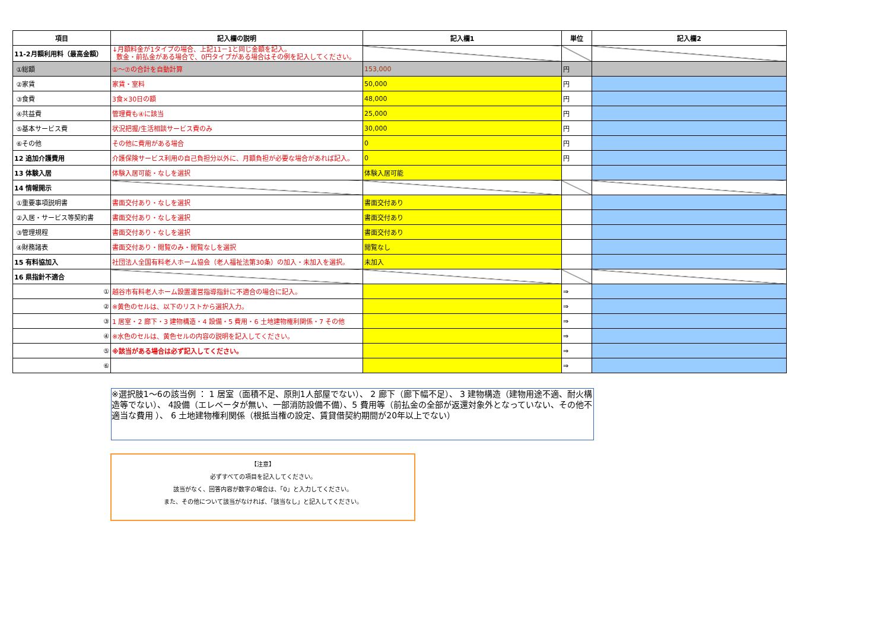| 項目 | 記入欄の説明 | 記入欄1 | 単位 | 記入欄2 |
| --- | --- | --- | --- | --- |
| 11-2月額利用料（最高金額） | ↓月額料金が1タイプの場合、上記11－1と同じ金額を記入。 敷金・前払金がある場合で、0円タイプがある場合はその例を記入してください。 | | | |
| ①総額 | ①～⑦の合計を自動計算 | 153,000 | 円 | |
| ②家賃 | 家賃・室料 | 50,000 | 円 | |
| ③食費 | 3食×30日の額 | 48,000 | 円 | |
| ④共益費 | 管理費も④に該当 | 25,000 | 円 | |
| ⑤基本サービス費 | 状況把握/生活相談サービス費のみ | 30,000 | 円 | |
| ⑥その他 | その他に費用がある場合 | 0 | 円 | |
| 12 追加介護費用 | 介護保険サービス利用の自己負担分以外に、月額負担が必要な場合があれば記入。 | 0 | 円 | |
| 13 体験入居 | 体験入居可能・なしを選択 | 体験入居可能 | | |
| 14 情報開示 | | | | |
| ①重要事項説明書 | 書面交付あり・なしを選択 | 書面交付あり | | |
| ②入居・サービス等契約書 | 書面交付あり・なしを選択 | 書面交付あり | | |
| ③管理規程 | 書面交付あり・なしを選択 | 書面交付あり | | |
| ④財務諸表 | 書面交付あり・閲覧のみ・閲覧なしを選択 | 閲覧なし | | |
| 15 有料協加入 | 社団法人全国有料老人ホーム協会（老人福祉法第30条）の加入・未加入を選択。 | 未加入 | | |
| 16 県指針不適合 | | | | |
| ① | 越谷市有料老人ホーム設置運営指導指針に不適合の場合に記入。 | | ⇒ | |
| ② | ※黄色のセルは、以下のリストから選択入力。 | | ⇒ | |
| ③ | 1 居室・2 廊下・3 建物構造・4 設備・5 費用・6 土地建物権利関係・7 その他 | | ⇒ | |
| ④ | ※水色のセルは、黄色セルの内容の説明を記入してください。 | | ⇒ | |
| ⑤ | ※該当がある場合は必ず記入してください。 | | ⇒ | |
| ⑥ | | | ⇒ | |
※選択肢1～6の該当例 ： 1 居室（面積不足、原則1人部屋でない）、 2 廊下（廊下幅不足）、 3 建物構造（建物用途不適、耐火構造等でない）、 4設備（エレベータが無い、一部消防設備不備）、5 費用等（前払金の全部が返還対象外となっていない、その他不適当な費用 ）、 6 土地建物権利関係（根抵当権の設定、賃貸借契約期間が20年以上でない）
【注意】
必ずすべての項目を記入してください。
該当がなく、回答内容が数字の場合は、「0」と入力してください。
また、その他について該当がなければ、「該当なし」と記入してください。